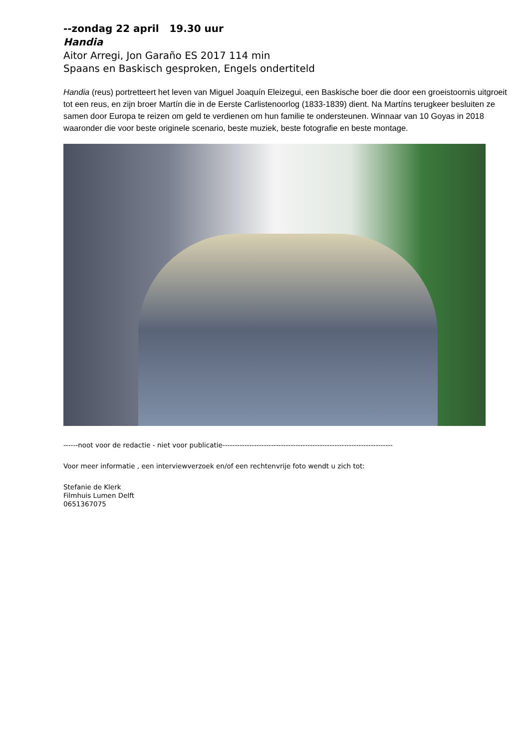--zondag 22 april 19.30 uur
Handia
Aitor Arregi, Jon Garaño ES 2017 114 min
Spaans en Baskisch gesproken, Engels ondertiteld
Handia (reus) portretteert het leven van Miguel Joaquín Eleizegui, een Baskische boer die door een groeistoornis uitgroeit tot een reus, en zijn broer Martín die in de Eerste Carlistenoorlog (1833-1839) dient. Na Martíns terugkeer besluiten ze samen door Europa te reizen om geld te verdienen om hun familie te ondersteunen. Winnaar van 10 Goyas in 2018 waaronder die voor beste originele scenario, beste muziek, beste fotografie en beste montage.
------noot voor de redactie - niet voor publicatie----------------------------------------------------------------------
Voor meer informatie , een interviewverzoek en/of een rechtenvrije foto wendt u zich tot:
Stefanie de Klerk
Filmhuis Lumen Delft
0651367075